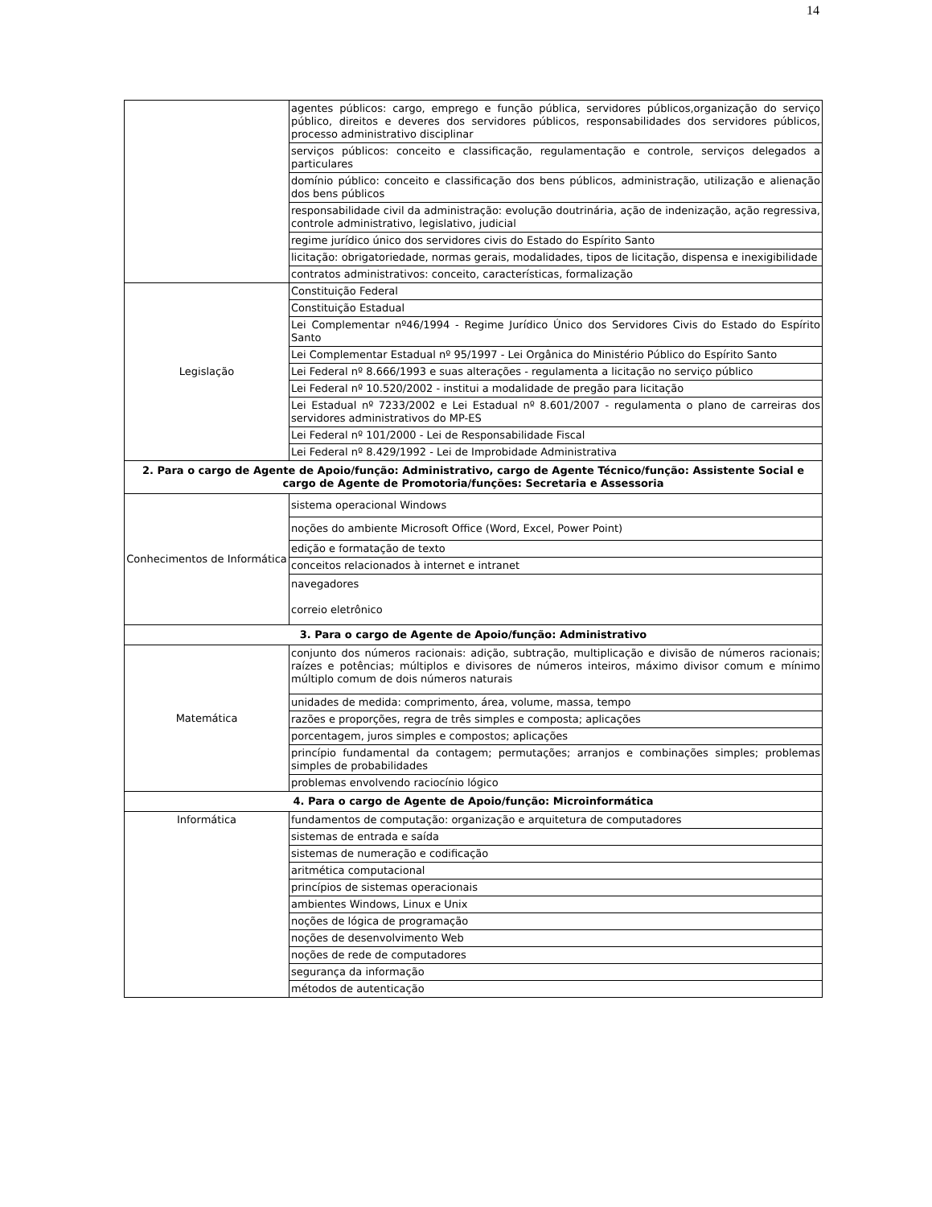14
| | agentes públicos: cargo, emprego e função pública, servidores públicos,organização do serviço público, direitos e deveres dos servidores públicos, responsabilidades dos servidores públicos, processo administrativo disciplinar |
| | serviços públicos: conceito e classificação, regulamentação e controle, serviços delegados a particulares |
| | domínio público: conceito e classificação dos bens públicos, administração, utilização e alienação dos bens públicos |
| | responsabilidade civil da administração: evolução doutrinária, ação de indenização, ação regressiva, controle administrativo, legislativo, judicial |
| | regime jurídico único dos servidores civis do Estado do Espírito Santo |
| | licitação: obrigatoriedade, normas gerais, modalidades, tipos de licitação, dispensa e inexigibilidade |
| | contratos administrativos: conceito, características, formalização |
| Legislação | Constituição Federal |
| | Constituição Estadual |
| | Lei Complementar nº46/1994 - Regime Jurídico Único dos Servidores Civis do Estado do Espírito Santo |
| | Lei Complementar Estadual nº 95/1997 - Lei Orgânica do Ministério Público do Espírito Santo |
| | Lei Federal nº 8.666/1993 e suas alterações - regulamenta a licitação no serviço público |
| | Lei Federal nº 10.520/2002 - institui a modalidade de pregão para licitação |
| | Lei Estadual nº 7233/2002 e Lei Estadual nº 8.601/2007 - regulamenta o plano de carreiras dos servidores administrativos do MP-ES |
| | Lei Federal nº 101/2000 - Lei de Responsabilidade Fiscal |
| | Lei Federal nº 8.429/1992 - Lei de Improbidade Administrativa |
| 2. Para o cargo de Agente de Apoio/função: Administrativo, cargo de Agente Técnico/função: Assistente Social e cargo de Agente de Promotoria/funções: Secretaria e Assessoria | |
| Conhecimentos de Informática | sistema operacional Windows |
| | noções do ambiente Microsoft Office (Word, Excel, Power Point) |
| | edição e formatação de texto |
| | conceitos relacionados à internet e intranet |
| | navegadores correio eletrônico |
| 3. Para o cargo de Agente de Apoio/função: Administrativo | |
| Matemática | conjunto dos números racionais: adição, subtração, multiplicação e divisão de números racionais; raízes e potências; múltiplos e divisores de números inteiros, máximo divisor comum e mínimo múltiplo comum de dois números naturais |
| | unidades de medida: comprimento, área, volume, massa, tempo |
| | razões e proporções, regra de três simples e composta; aplicações |
| | porcentagem, juros simples e compostos; aplicações |
| | princípio fundamental da contagem; permutações; arranjos e combinações simples; problemas simples de probabilidades |
| | problemas envolvendo raciocínio lógico |
| 4. Para o cargo de Agente de Apoio/função: Microinformática | |
| Informática | fundamentos de computação: organização e arquitetura de computadores |
| | sistemas de entrada e saída |
| | sistemas de numeração e codificação |
| | aritmética computacional |
| | princípios de sistemas operacionais |
| | ambientes Windows, Linux e Unix |
| | noções de lógica de programação |
| | noções de desenvolvimento Web |
| | noções de rede de computadores |
| | segurança da informação |
| | métodos de autenticação |